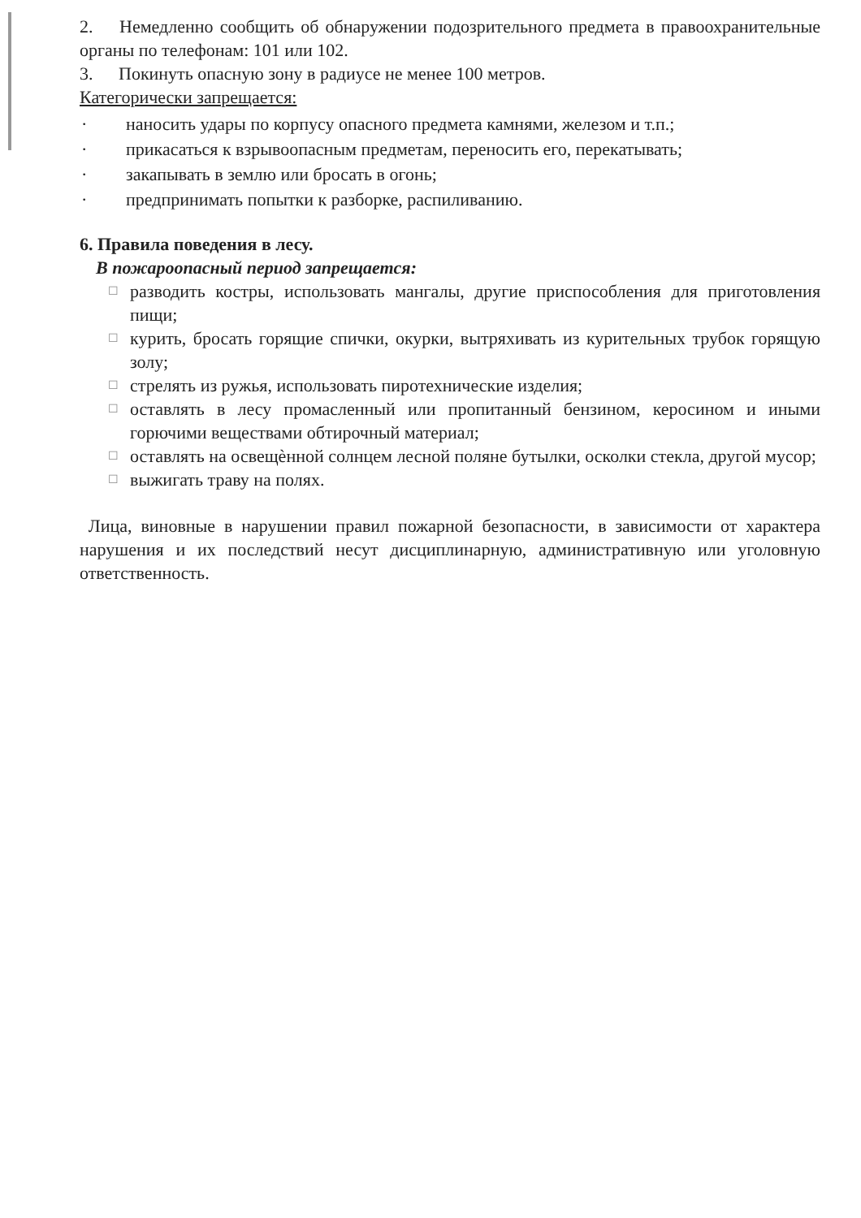2. Немедленно сообщить об обнаружении подозрительного предмета в правоохранительные органы по телефонам: 101 или 102.
3. Покинуть опасную зону в радиусе не менее 100 метров.
Категорически запрещается:
· наносить удары по корпусу опасного предмета камнями, железом и т.п.;
· прикасаться к взрывоопасным предметам, переносить его, перекатывать;
· закапывать в землю или бросать в огонь;
· предпринимать попытки к разборке, распиливанию.
6. Правила поведения в лесу.
В пожароопасный период запрещается:
☐ разводить костры, использовать мангалы, другие приспособления для приготовления пищи;
☐ курить, бросать горящие спички, окурки, вытряхивать из курительных трубок горящую золу;
☐ стрелять из ружья, использовать пиротехнические изделия;
☐ оставлять в лесу промасленный или пропитанный бензином, керосином и иными горючими веществами обтирочный материал;
☐ оставлять на освещѐнной солнцем лесной поляне бутылки, осколки стекла, другой мусор;
☐ выжигать траву на полях.
Лица, виновные в нарушении правил пожарной безопасности, в зависимости от характера нарушения и их последствий несут дисциплинарную, административную или уголовную ответственность.